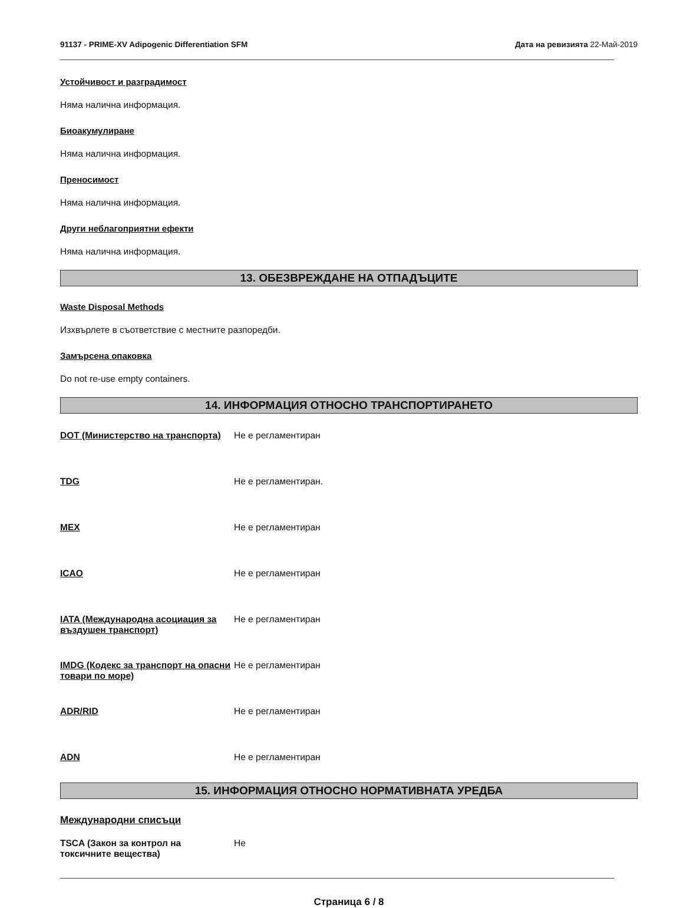91137 - PRIME-XV Adipogenic Differentiation SFM Дата на ревизията 22-Май-2019
Устойчивост и разградимост
Няма налична информация.
Биоакумулиране
Няма налична информация.
Преносимост
Няма налична информация.
Други неблагоприятни ефекти
Няма налична информация.
13. ОБЕЗВРЕЖДАНЕ НА ОТПАДЪЦИТЕ
Waste Disposal Methods
Изхвърлете в съответствие с местните разпоредби.
Замърсена опаковка
Do not re-use empty containers.
14. ИНФОРМАЦИЯ ОТНОСНО ТРАНСПОРТИРАНЕТО
DOT (Министерство на транспорта)
Не е регламентиран
TDG Не е регламентиран.
MEX Не е регламентиран
ICAO Не е регламентиран
IATA (Международна асоциация за въздушен транспорт)
Не е регламентиран
IMDG (Кодекс за транспорт на опасни товари по море)
Не е регламентиран
ADR/RID Не е регламентиран
ADN Не е регламентиран
15. ИНФОРМАЦИЯ ОТНОСНО НОРМАТИВНАТА УРЕДБА
Международни списъци
TSCA (Закон за контрол на токсичните вещества)
Не
Страница 6 / 8